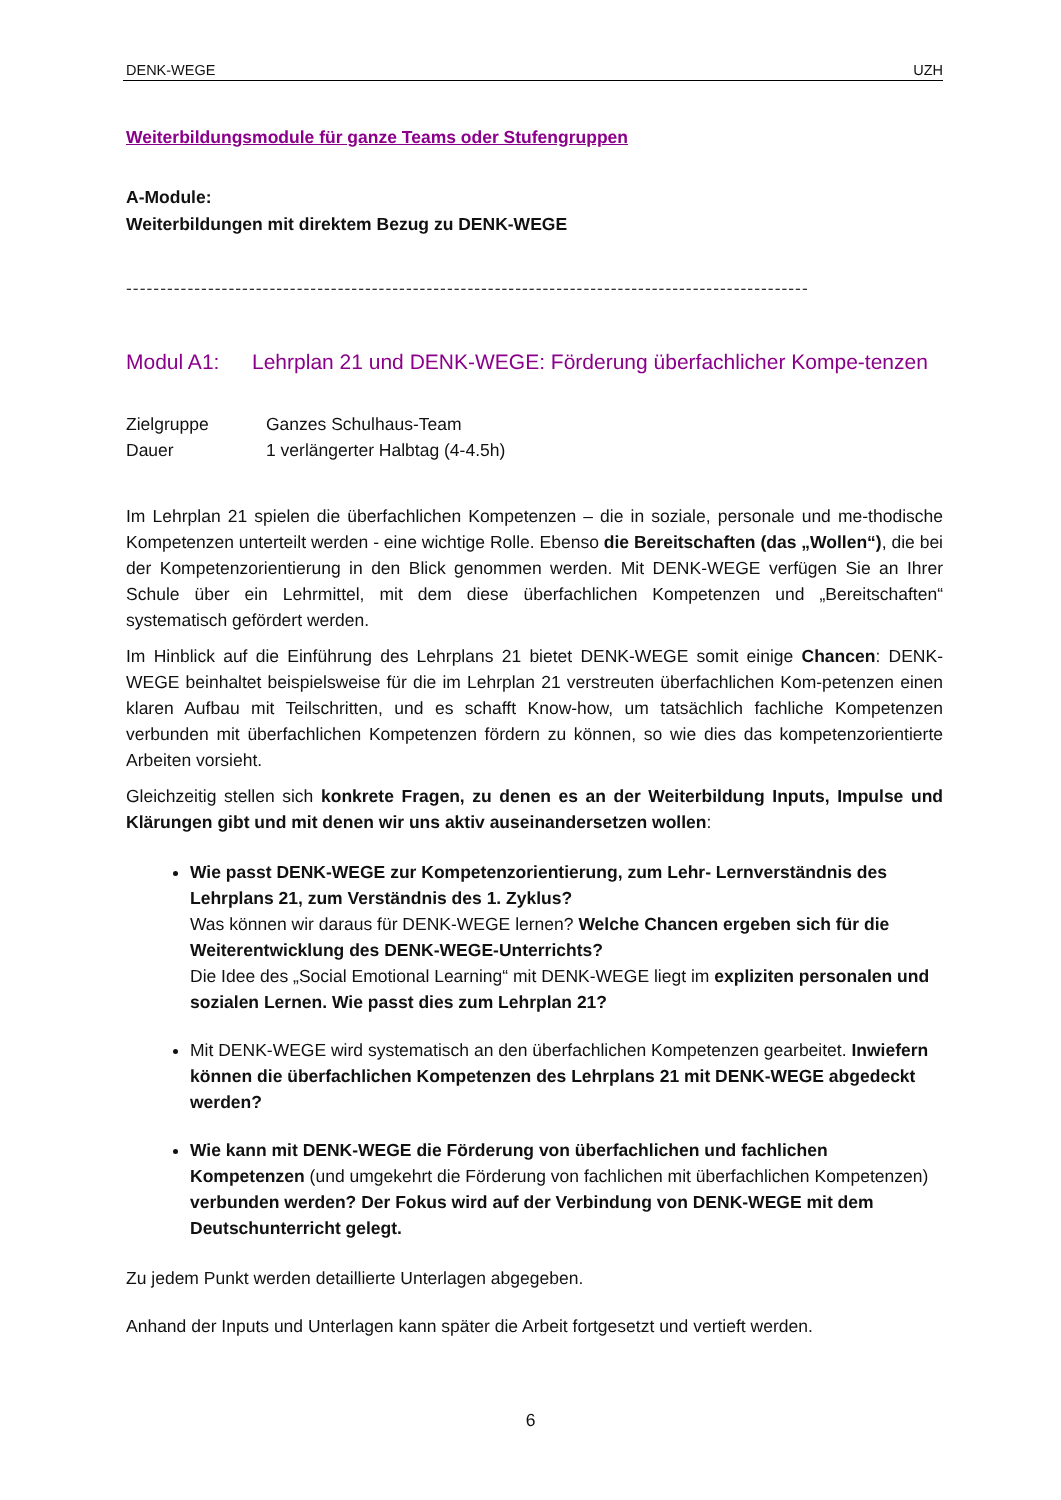DENK-WEGE UZH
Weiterbildungsmodule für ganze Teams oder Stufengruppen
A-Module:
Weiterbildungen mit direktem Bezug zu DENK-WEGE
----------------------------------------------------------------------------------------------------
Modul A1: Lehrplan 21 und DENK-WEGE: Förderung überfachlicher Kompe-tenzen
Zielgruppe Ganzes Schulhaus-Team
Dauer 1 verlängerter Halbtag (4-4.5h)
Im Lehrplan 21 spielen die überfachlichen Kompetenzen – die in soziale, personale und me-thodische Kompetenzen unterteilt werden - eine wichtige Rolle. Ebenso die Bereitschaften (das „Wollen“), die bei der Kompetenzorientierung in den Blick genommen werden. Mit DENK-WEGE verfügen Sie an Ihrer Schule über ein Lehrmittel, mit dem diese überfachlichen Kompetenzen und „Bereitschaften“ systematisch gefördert werden.
Im Hinblick auf die Einführung des Lehrplans 21 bietet DENK-WEGE somit einige Chancen: DENK-WEGE beinhaltet beispielsweise für die im Lehrplan 21 verstreuten überfachlichen Kom-petenzen einen klaren Aufbau mit Teilschritten, und es schafft Know-how, um tatsächlich fachliche Kompetenzen verbunden mit überfachlichen Kompetenzen fördern zu können, so wie dies das kompetenzorientierte Arbeiten vorsieht.
Gleichzeitig stellen sich konkrete Fragen, zu denen es an der Weiterbildung Inputs, Impulse und Klärungen gibt und mit denen wir uns aktiv auseinandersetzen wollen:
Wie passt DENK-WEGE zur Kompetenzorientierung, zum Lehr- Lernverständnis des Lehrplans 21, zum Verständnis des 1. Zyklus?
Was können wir daraus für DENK-WEGE lernen? Welche Chancen ergeben sich für die Weiterentwicklung des DENK-WEGE-Unterrichts?
Die Idee des „Social Emotional Learning“ mit DENK-WEGE liegt im expliziten personalen und sozialen Lernen. Wie passt dies zum Lehrplan 21?
Mit DENK-WEGE wird systematisch an den überfachlichen Kompetenzen gearbeitet. Inwiefern können die überfachlichen Kompetenzen des Lehrplans 21 mit DENK-WEGE abgedeckt werden?
Wie kann mit DENK-WEGE die Förderung von überfachlichen und fachlichen Kompetenzen (und umgekehrt die Förderung von fachlichen mit überfachlichen Kompetenzen) verbunden werden? Der Fokus wird auf der Verbindung von DENK-WEGE mit dem Deutschunterricht gelegt.
Zu jedem Punkt werden detaillierte Unterlagen abgegeben.
Anhand der Inputs und Unterlagen kann später die Arbeit fortgesetzt und vertieft werden.
6